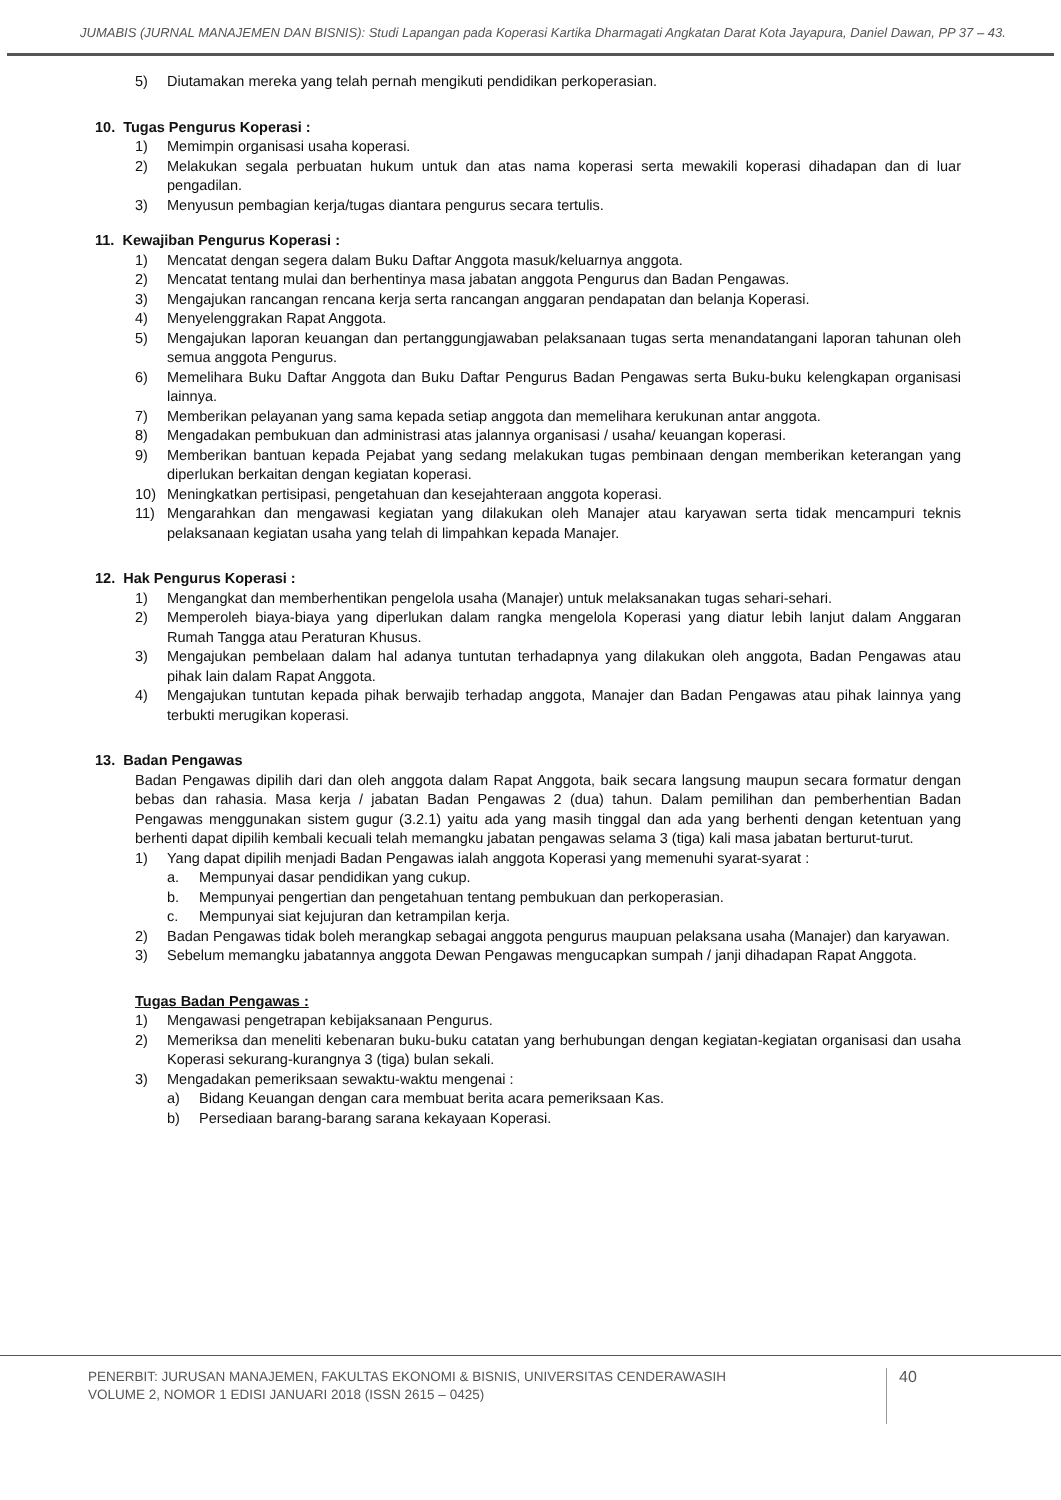JUMABIS (JURNAL MANAJEMEN DAN BISNIS): Studi Lapangan pada Koperasi Kartika Dharmagati Angkatan Darat Kota Jayapura, Daniel Dawan, PP 37 – 43.
5) Diutamakan mereka yang telah pernah mengikuti pendidikan perkoperasian.
10. Tugas Pengurus Koperasi :
1) Memimpin organisasi usaha koperasi.
2) Melakukan segala perbuatan hukum untuk dan atas nama koperasi serta mewakili koperasi dihadapan dan di luar pengadilan.
3) Menyusun pembagian kerja/tugas diantara pengurus secara tertulis.
11. Kewajiban Pengurus Koperasi :
1) Mencatat dengan segera dalam Buku Daftar Anggota masuk/keluarnya anggota.
2) Mencatat tentang mulai dan berhentinya masa jabatan anggota Pengurus dan Badan Pengawas.
3) Mengajukan rancangan rencana kerja serta rancangan anggaran pendapatan dan belanja Koperasi.
4) Menyelenggrakan Rapat Anggota.
5) Mengajukan laporan keuangan dan pertanggungjawaban pelaksanaan tugas serta menandatangani laporan tahunan oleh semua anggota Pengurus.
6) Memelihara Buku Daftar Anggota dan Buku Daftar Pengurus Badan Pengawas serta Buku-buku kelengkapan organisasi lainnya.
7) Memberikan pelayanan yang sama kepada setiap anggota dan memelihara kerukunan antar anggota.
8) Mengadakan pembukuan dan administrasi atas jalannya organisasi / usaha/ keuangan koperasi.
9) Memberikan bantuan kepada Pejabat yang sedang melakukan tugas pembinaan dengan memberikan keterangan yang diperlukan berkaitan dengan kegiatan koperasi.
10) Meningkatkan pertisipasi, pengetahuan dan kesejahteraan anggota koperasi.
11) Mengarahkan dan mengawasi kegiatan yang dilakukan oleh Manajer atau karyawan serta tidak mencampuri teknis pelaksanaan kegiatan usaha yang telah di limpahkan kepada Manajer.
12. Hak Pengurus Koperasi :
1) Mengangkat dan memberhentikan pengelola usaha (Manajer) untuk melaksanakan tugas sehari-sehari.
2) Memperoleh biaya-biaya yang diperlukan dalam rangka mengelola Koperasi yang diatur lebih lanjut dalam Anggaran Rumah Tangga atau Peraturan Khusus.
3) Mengajukan pembelaan dalam hal adanya tuntutan terhadapnya yang dilakukan oleh anggota, Badan Pengawas atau pihak lain dalam Rapat Anggota.
4) Mengajukan tuntutan kepada pihak berwajib terhadap anggota, Manajer dan Badan Pengawas atau pihak lainnya yang terbukti merugikan koperasi.
13. Badan Pengawas
Badan Pengawas dipilih dari dan oleh anggota dalam Rapat Anggota, baik secara langsung maupun secara formatur dengan bebas dan rahasia. Masa kerja / jabatan Badan Pengawas 2 (dua) tahun. Dalam pemilihan dan pemberhentian Badan Pengawas menggunakan sistem gugur (3.2.1) yaitu ada yang masih tinggal dan ada yang berhenti dengan ketentuan yang berhenti dapat dipilih kembali kecuali telah memangku jabatan pengawas selama 3 (tiga) kali masa jabatan berturut-turut.
1) Yang dapat dipilih menjadi Badan Pengawas ialah anggota Koperasi yang memenuhi syarat-syarat :
a. Mempunyai dasar pendidikan yang cukup.
b. Mempunyai pengertian dan pengetahuan tentang pembukuan dan perkoperasian.
c. Mempunyai siat kejujuran dan ketrampilan kerja.
2) Badan Pengawas tidak boleh merangkap sebagai anggota pengurus maupuan pelaksana usaha (Manajer) dan karyawan.
3) Sebelum memangku jabatannya anggota Dewan Pengawas mengucapkan sumpah / janji dihadapan Rapat Anggota.
Tugas Badan Pengawas :
1) Mengawasi pengetrapan kebijaksanaan Pengurus.
2) Memeriksa dan meneliti kebenaran buku-buku catatan yang berhubungan dengan kegiatan-kegiatan organisasi dan usaha Koperasi sekurang-kurangnya 3 (tiga) bulan sekali.
3) Mengadakan pemeriksaan sewaktu-waktu mengenai :
a) Bidang Keuangan dengan cara membuat berita acara pemeriksaan Kas.
b) Persediaan barang-barang sarana kekayaan Koperasi.
PENERBIT: JURUSAN MANAJEMEN, FAKULTAS EKONOMI & BISNIS, UNIVERSITAS CENDERAWASIH
VOLUME 2, NOMOR 1 EDISI JANUARI 2018 (ISSN 2615 – 0425)
40